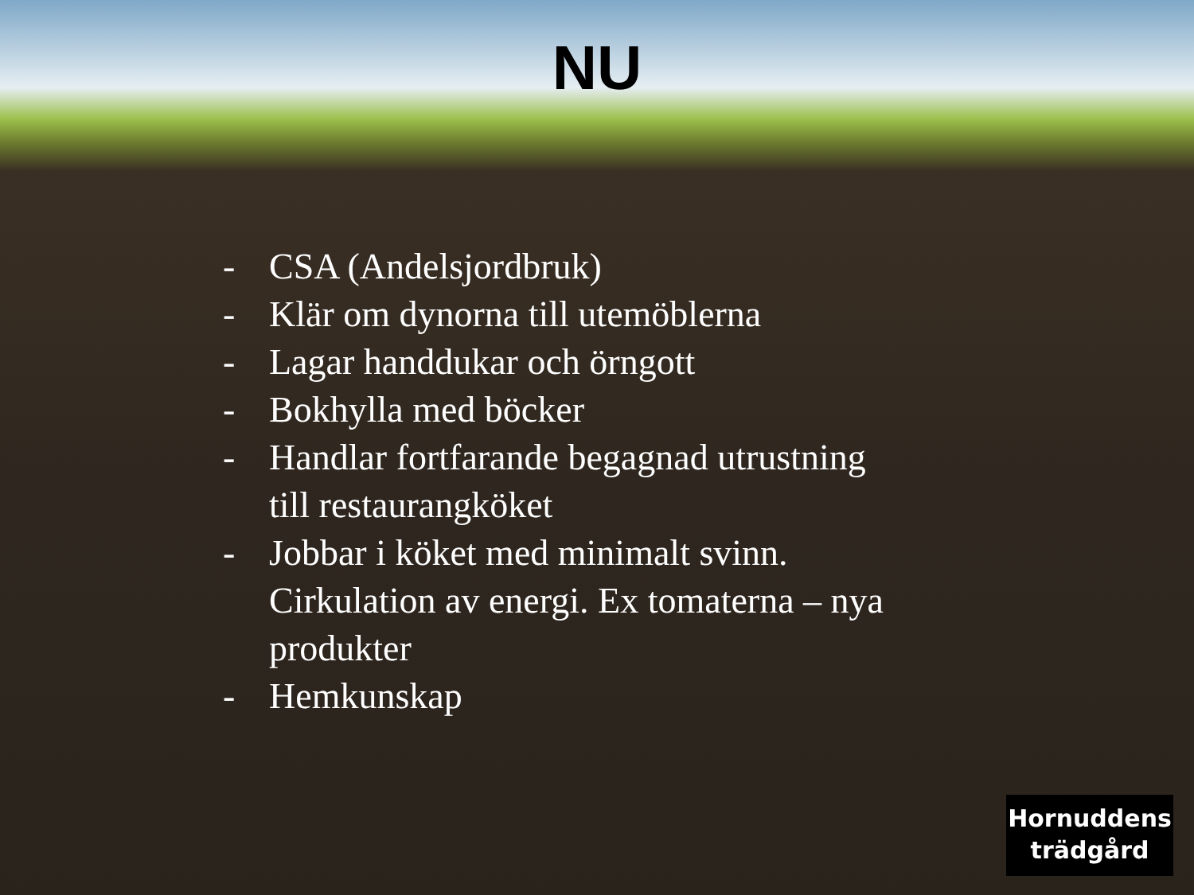NU
- CSA (Andelsjordbruk)
- Klär om dynorna till utemöblerna
- Lagar handdukar och örngott
- Bokhylla med böcker
- Handlar fortfarande begagnad utrustning till restaurangköket
- Jobbar i köket med minimalt svinn. Cirkulation av energi. Ex tomaterna – nya produkter
- Hemkunskap
Hornuddens
trädgård